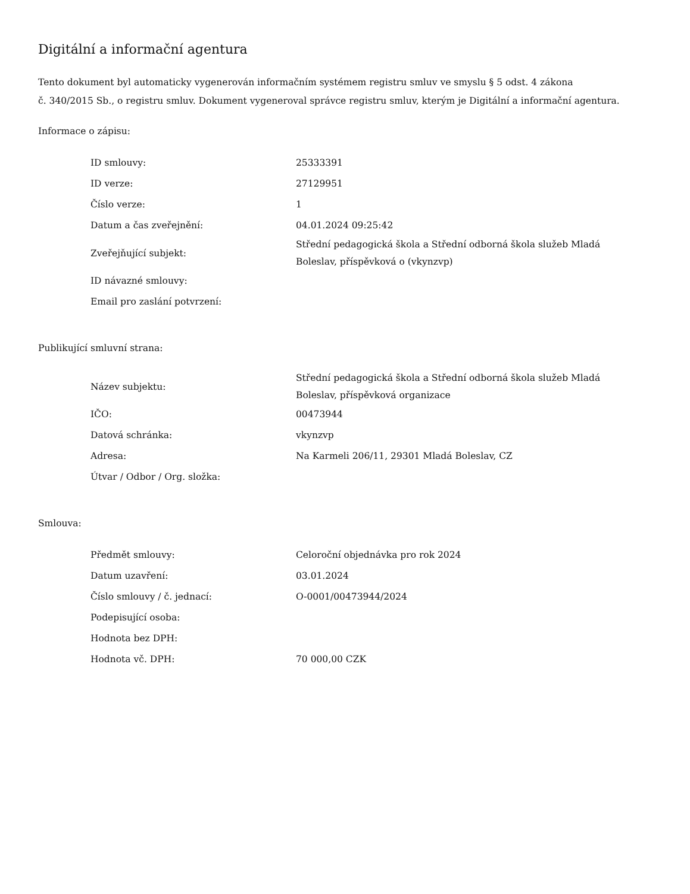Digitální a informační agentura
Tento dokument byl automaticky vygenerován informačním systémem registru smluv ve smyslu § 5 odst. 4 zákona
č. 340/2015 Sb., o registru smluv. Dokument vygeneroval správce registru smluv, kterým je Digitální a informační agentura.
Informace o zápisu:
| ID smlouvy: | 25333391 |
| ID verze: | 27129951 |
| Číslo verze: | 1 |
| Datum a čas zveřejnění: | 04.01.2024 09:25:42 |
| Zveřejňující subjekt: | Střední pedagogická škola a Střední odborná škola služeb Mladá Boleslav, příspěvková o (vkynzvp) |
| ID návazné smlouvy: | |
| Email pro zaslání potvrzení: | |
Publikující smluvní strana:
| Název subjektu: | Střední pedagogická škola a Střední odborná škola služeb Mladá Boleslav, příspěvková organizace |
| IČO: | 00473944 |
| Datová schránka: | vkynzvp |
| Adresa: | Na Karmeli 206/11, 29301 Mladá Boleslav, CZ |
| Útvar / Odbor / Org. složka: | |
Smlouva:
| Předmět smlouvy: | Celoroční objednávka pro rok 2024 |
| Datum uzavření: | 03.01.2024 |
| Číslo smlouvy / č. jednací: | O-0001/00473944/2024 |
| Podepisující osoba: | |
| Hodnota bez DPH: | |
| Hodnota vč. DPH: | 70 000,00 CZK |